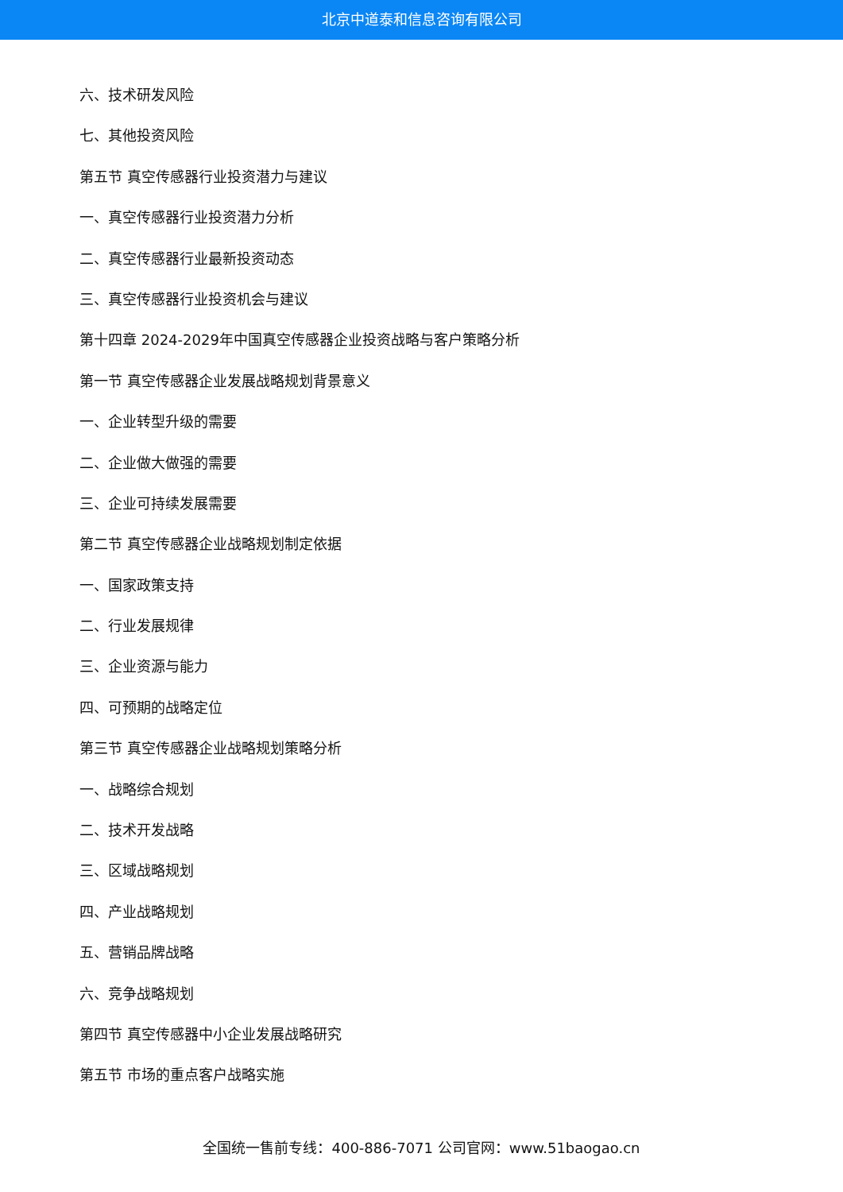北京中道泰和信息咨询有限公司
六、技术研发风险
七、其他投资风险
第五节 真空传感器行业投资潜力与建议
一、真空传感器行业投资潜力分析
二、真空传感器行业最新投资动态
三、真空传感器行业投资机会与建议
第十四章 2024-2029年中国真空传感器企业投资战略与客户策略分析
第一节 真空传感器企业发展战略规划背景意义
一、企业转型升级的需要
二、企业做大做强的需要
三、企业可持续发展需要
第二节 真空传感器企业战略规划制定依据
一、国家政策支持
二、行业发展规律
三、企业资源与能力
四、可预期的战略定位
第三节 真空传感器企业战略规划策略分析
一、战略综合规划
二、技术开发战略
三、区域战略规划
四、产业战略规划
五、营销品牌战略
六、竞争战略规划
第四节 真空传感器中小企业发展战略研究
第五节 市场的重点客户战略实施
全国统一售前专线：400-886-7071 公司官网：www.51baogao.cn